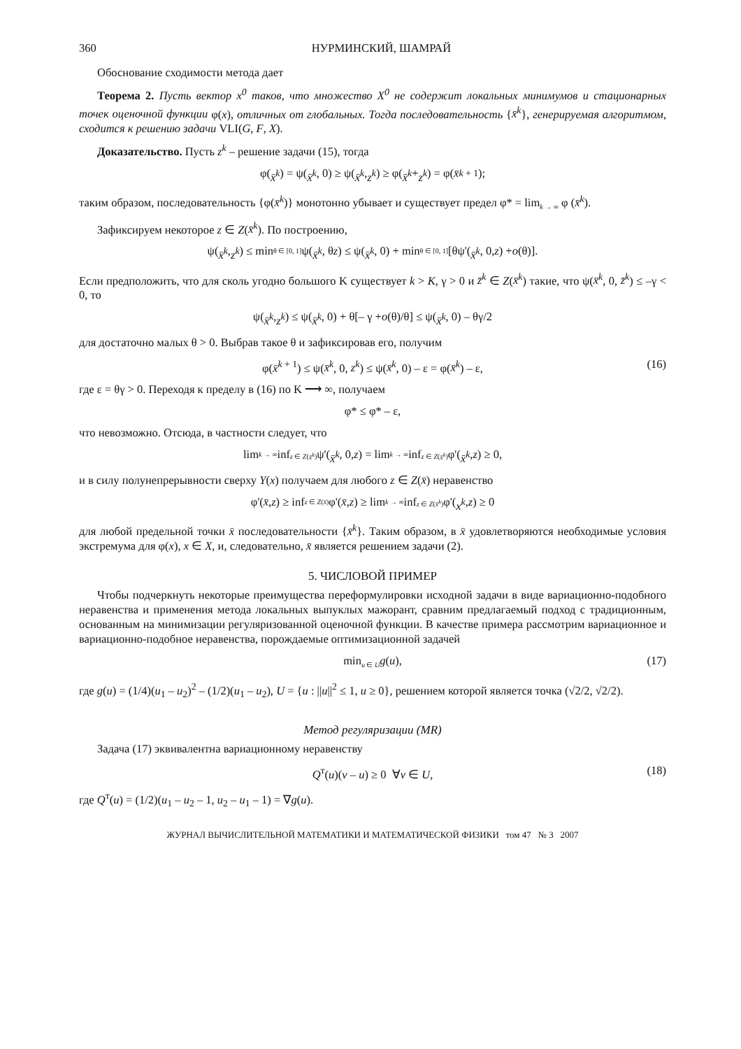360 НУРМИНСКИЙ, ШАМРАЙ
Обоснование сходимости метода дает
Теорема 2. Пусть вектор x<sup>0</sup> таков, что множество X<sup>0</sup> не содержит локальных минимумов и стационарных точек оценочной функции φ(x), отличных от глобальных. Тогда последовательность {x̄<sup>k</sup>}, генерируемая алгоритмом, сходится к решению задачи VLI(G, F, X).
Доказательство. Пусть z<sup>k</sup> – решение задачи (15), тогда
φ(x̄<sup>k</sup>) = ψ(x̄<sup>k</sup>, 0) ≥ ψ(x̄<sup>k</sup>, z<sup>k</sup>) ≥ φ(x̄<sup>k</sup> + z<sup>k</sup>) = φ(x̄<sup>k + 1</sup>);
таким образом, последовательность {φ(x̄<sup>k</sup>)} монотонно убывает и существует предел φ* = lim<sub>k → ∞</sub> φ (x̄<sup>k</sup>).
Зафиксируем некоторое z ∈ Z(x̄<sup>k</sup>). По построению,
ψ(x̄<sup>k</sup>, z<sup>k</sup>) ≤ min<sub>θ ∈ [0, 1]</sub> ψ(x̄<sup>k</sup>, θ z) ≤ ψ(x̄<sup>k</sup>, 0) + min<sub>θ ∈ [0, 1]</sub> [θψ'(x̄<sup>k</sup>, 0, z) + o (θ)].
Если предположить, что для сколь угодно большого K существует k > K, γ > 0 и z̄<sup>k</sup> ∈ Z(x̄<sup>k</sup>) такие, что ψ(x̄<sup>k</sup>, 0, z̄<sup>k</sup>) ≤ –γ < 0, то
ψ(x̄<sup>k</sup>, z<sup>k</sup>) ≤ ψ(x̄<sup>k</sup>, 0) + θ[– γ + o (θ)/θ] ≤ ψ(x̄<sup>k</sup>, 0) – θγ/2
для достаточно малых θ > 0. Выбрав такое θ и зафиксировав его, получим
φ(x̄<sup>k + 1</sup>) ≤ ψ(x̄<sup>k</sup>, 0, z<sup>k</sup>) ≤ ψ(x̄<sup>k</sup>, 0) – ε = φ(x̄<sup>k</sup>) – ε, (16)
где ε = θγ > 0. Переходя к пределу в (16) по K ⟶ ∞, получаем
φ* ≤ φ* – ε,
что невозможно. Отсюда, в частности следует, что
lim<sub>k → ∞</sub> inf<sub>z ∈ Z(x̄<sup>k</sup>)</sub> ψ'(x̄<sup>k</sup>, 0, z) = lim<sub>k → ∞</sub> inf<sub>z ∈ Z(x̄<sup>k</sup>)</sub> φ'(x̄<sup>k</sup>, z) ≥ 0,
и в силу полунепрерывности сверху Y(x) получаем для любого z ∈ Z(x̄) неравенство
φ'(x̄, z) ≥ inf<sub>z ∈ Z(x̄)</sub> φ'(x̄, z) ≥ lim<sub>k → ∞</sub> inf<sub>z ∈ Z(x̄<sup>k</sup>)</sub> φ'(x<sup>k</sup>, z) ≥ 0
для любой предельной точки x̄ последовательности {x̄<sup>k</sup>}. Таким образом, в x̄ удовлетворяются необходимые условия экстремума для φ(x), x ∈ X, и, следовательно, x̄ является решением задачи (2).
5. ЧИСЛОВОЙ ПРИМЕР
Чтобы подчеркнуть некоторые преимущества переформулировки исходной задачи в виде вариационно-подобного неравенства и применения метода локальных выпуклых мажорант, сравним предлагаемый подход с традиционным, основанным на минимизации регуляризованной оценочной функции. В качестве примера рассмотрим вариационное и вариационно-подобное неравенства, порождаемые оптимизационной задачей
min<sub>u ∈ U</sub>g(u), (17)
где g(u) = (1/4)(u<sub>1</sub> – u<sub>2</sub>)<sup>2</sup> – (1/2)(u<sub>1</sub> – u<sub>2</sub>), U = {u : ||u||<sup>2</sup> ≤ 1, u ≥ 0}, решением которой является точка (√2/2, √2/2).
Метод регуляризации (MR)
Задача (17) эквивалентна вариационному неравенству
Q<sup>т</sup>(u)(v – u) ≥ 0 ∀v ∈ U, (18)
где Q<sup>т</sup>(u) = (1/2)(u<sub>1</sub> – u<sub>2</sub> – 1, u<sub>2</sub> – u<sub>1</sub> – 1) = ∇g(u).
ЖУРНАЛ ВЫЧИСЛИТЕЛЬНОЙ МАТЕМАТИКИ И МАТЕМАТИЧЕСКОЙ ФИЗИКИ том 47 № 3 2007